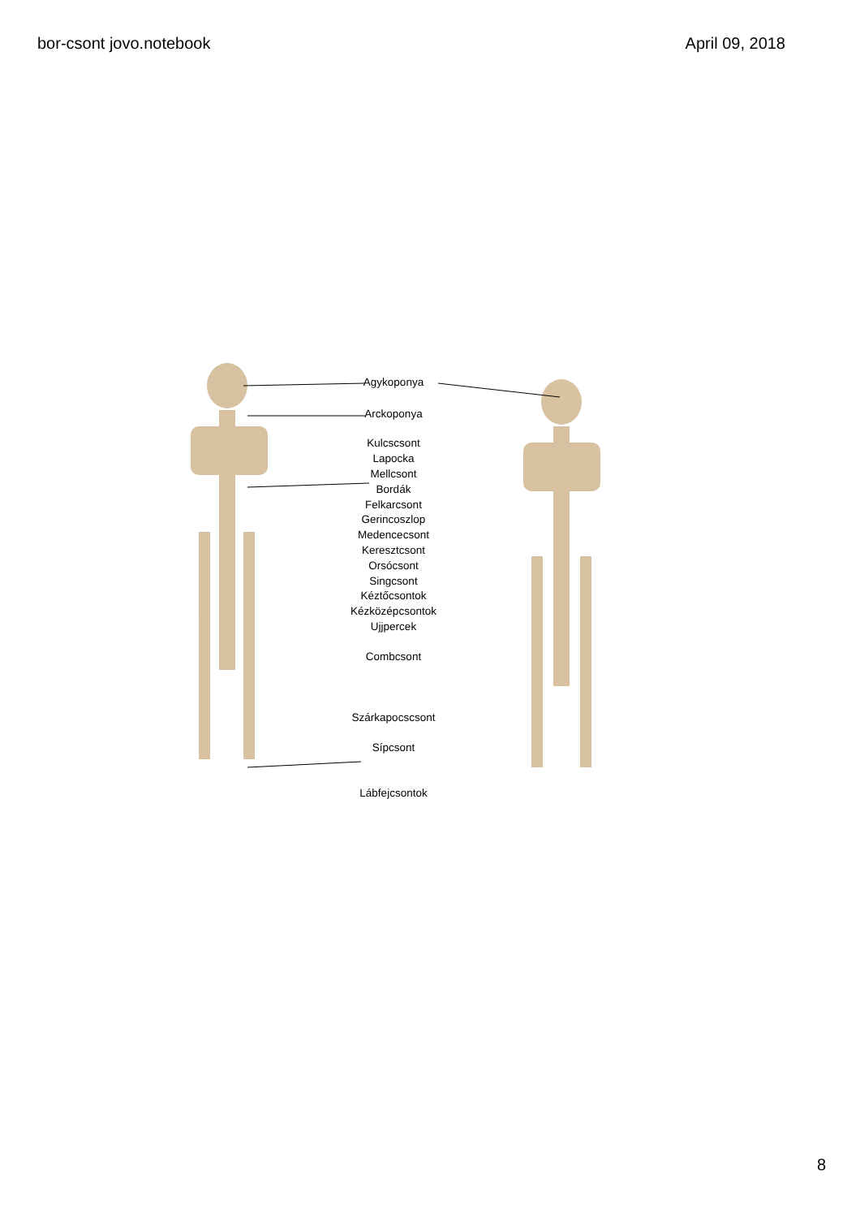bor-csont jovo.notebook April 09, 2018
Agykoponya
Arckoponya
Kulcscsont
Lapocka
Mellcsont
Bordák
Felkarcsont
Gerincoszlop
Medencecsont
Keresztcsont
Orsócsont
Singcsont
Kéztőcsontok
Kézközépcsontok
Ujjpercek
Combcsont
Szárkapocscsont
Sípcsont
Lábfejcsontok
8